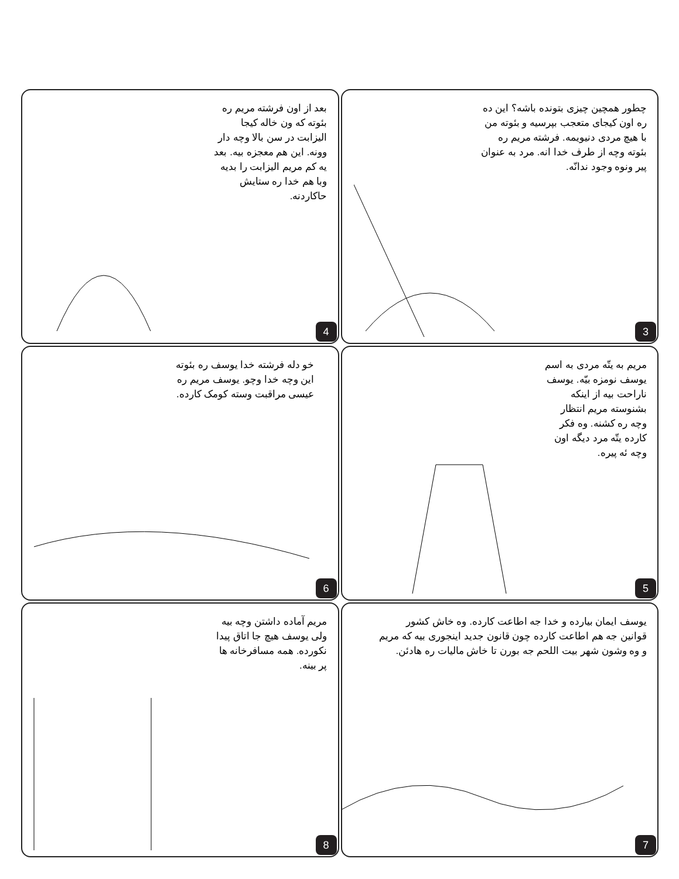چطور همچین چیزی بتونده باشه؟ این ده ره اون کیجای متعجب بپرسیه و بئوته من با هیچ مردی دنیویمه. فرشته مریم ره بئوته وچه از طرف خدا انه. مرد به عنوان پیر ونوه وجود ندانّه.
3
بعد از اون فرشته مریم ره بئوته که ون خاله کیجا الیزابت در سن بالا وچه دار وونه. این هم معجزه بیه. بعد یه کم مریم الیزابت را بدیه وبا هم خدا ره ستایش حاکاردنه.
4
مریم به یتّه مردی به اسم یوسف نومزه بیّه. یوسف ناراحت بیه از اینکه بشنوسته مریم انتظار وچه ره کشنه. وه فکر کارده یتّه مرد دیگه اون وچه ئه پیره.
5
خو دله فرشته خدا یوسف ره بئوته این وچه خدا وچو. یوسف مریم ره عیسی مراقبت وسته کومک کارده.
6
یوسف ایمان بیارده و خدا جه اطاعت کارده. وه خاش کشور قوانین جه هم اطاعت کارده چون قانون جدید اینجوری بیه که مریم و وه وشون شهر بیت اللحم جه بورن تا خاش مالیات ره هادئن.
7
مریم آماده داشتن وچه بیه ولی یوسف هیچ جا اتاق پیدا نکورده. همه مسافرخانه ها پر بینه.
8